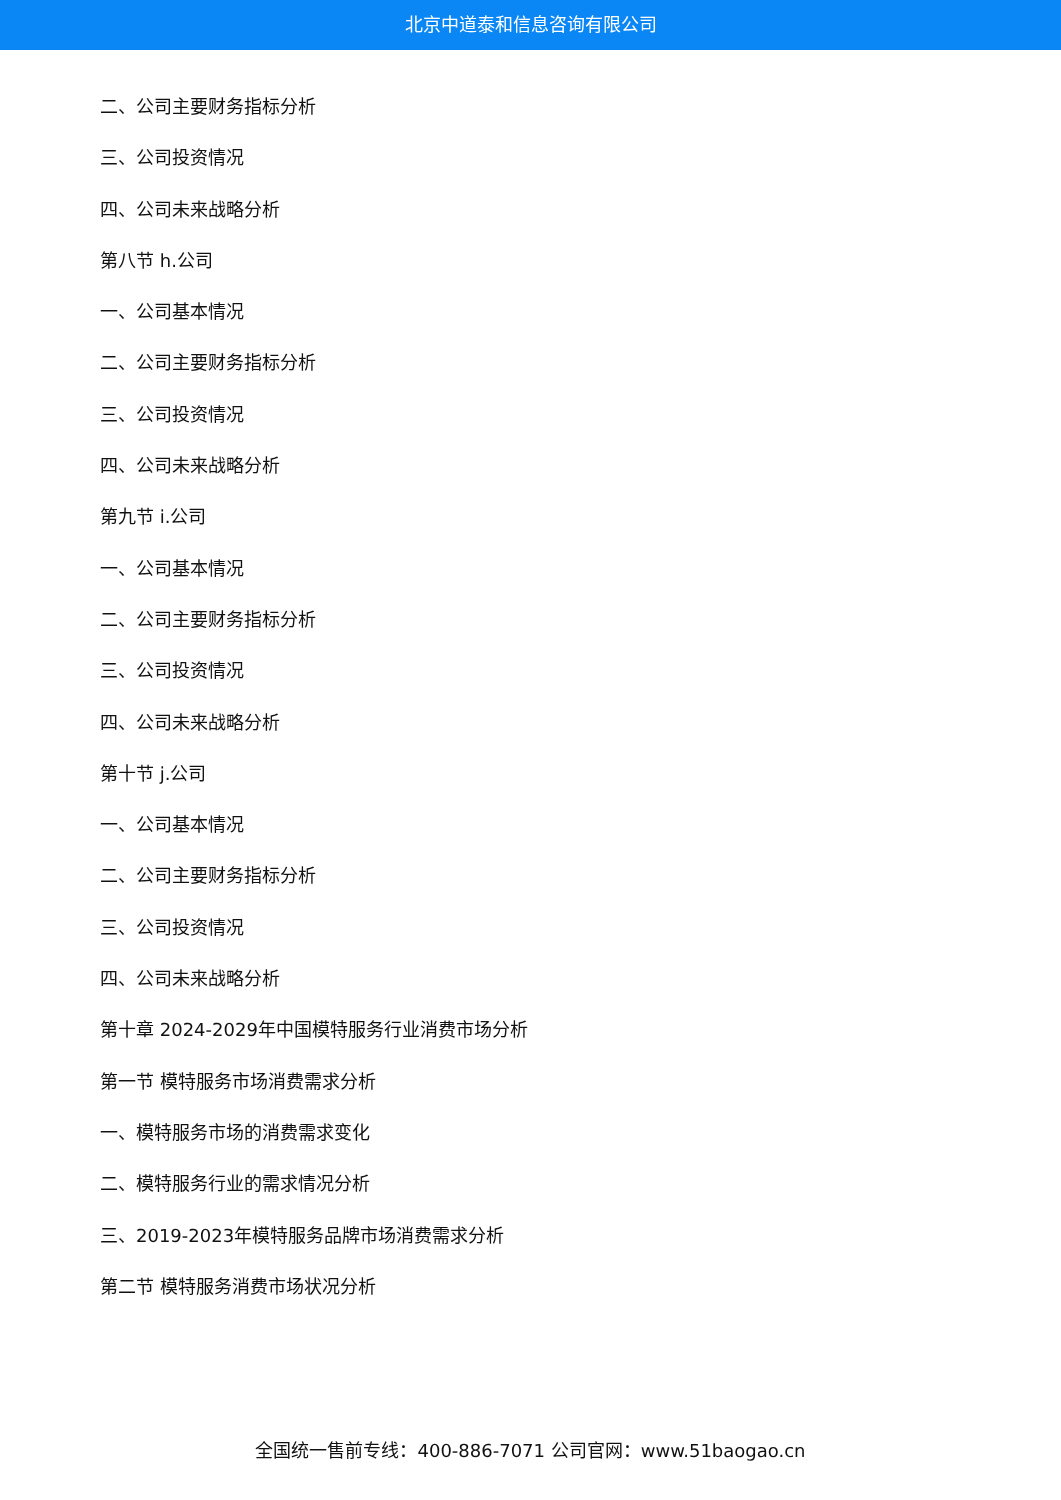北京中道泰和信息咨询有限公司
二、公司主要财务指标分析
三、公司投资情况
四、公司未来战略分析
第八节 h.公司
一、公司基本情况
二、公司主要财务指标分析
三、公司投资情况
四、公司未来战略分析
第九节 i.公司
一、公司基本情况
二、公司主要财务指标分析
三、公司投资情况
四、公司未来战略分析
第十节 j.公司
一、公司基本情况
二、公司主要财务指标分析
三、公司投资情况
四、公司未来战略分析
第十章 2024-2029年中国模特服务行业消费市场分析
第一节 模特服务市场消费需求分析
一、模特服务市场的消费需求变化
二、模特服务行业的需求情况分析
三、2019-2023年模特服务品牌市场消费需求分析
第二节 模特服务消费市场状况分析
全国统一售前专线：400-886-7071 公司官网：www.51baogao.cn